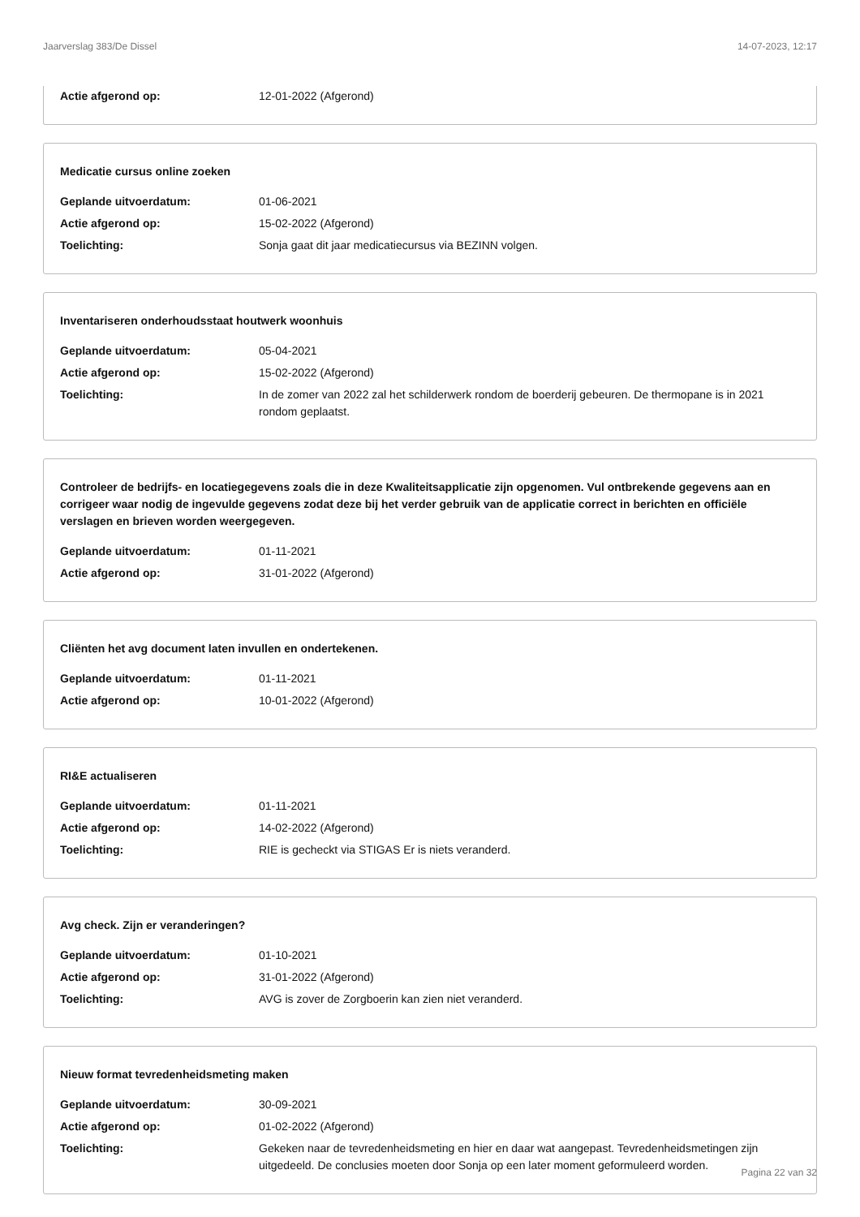Jaarverslag 383/De Dissel 14-07-2023, 12:17
Actie afgerond op: 12-01-2022 (Afgerond)
Medicatie cursus online zoeken
Geplande uitvoerdatum: 01-06-2021
Actie afgerond op: 15-02-2022 (Afgerond)
Toelichting: Sonja gaat dit jaar medicatiecursus via BEZINN volgen.
Inventariseren onderhoudsstaat houtwerk woonhuis
Geplande uitvoerdatum: 05-04-2021
Actie afgerond op: 15-02-2022 (Afgerond)
Toelichting: In de zomer van 2022 zal het schilderwerk rondom de boerderij gebeuren. De thermopane is in 2021 rondom geplaatst.
Controleer de bedrijfs- en locatiegegevens zoals die in deze Kwaliteitsapplicatie zijn opgenomen. Vul ontbrekende gegevens aan en corrigeer waar nodig de ingevulde gegevens zodat deze bij het verder gebruik van de applicatie correct in berichten en officiële verslagen en brieven worden weergegeven.
Geplande uitvoerdatum: 01-11-2021
Actie afgerond op: 31-01-2022 (Afgerond)
Cliënten het avg document laten invullen en ondertekenen.
Geplande uitvoerdatum: 01-11-2021
Actie afgerond op: 10-01-2022 (Afgerond)
RI&E actualiseren
Geplande uitvoerdatum: 01-11-2021
Actie afgerond op: 14-02-2022 (Afgerond)
Toelichting: RIE is gecheckt via STIGAS Er is niets veranderd.
Avg check. Zijn er veranderingen?
Geplande uitvoerdatum: 01-10-2021
Actie afgerond op: 31-01-2022 (Afgerond)
Toelichting: AVG is zover de Zorgboerin kan zien niet veranderd.
Nieuw format tevredenheidsmeting maken
Geplande uitvoerdatum: 30-09-2021
Actie afgerond op: 01-02-2022 (Afgerond)
Toelichting: Gekeken naar de tevredenheidsmeting en hier en daar wat aangepast. Tevredenheidsmetingen zijn uitgedeeld. De conclusies moeten door Sonja op een later moment geformuleerd worden.
Pagina 22 van 32